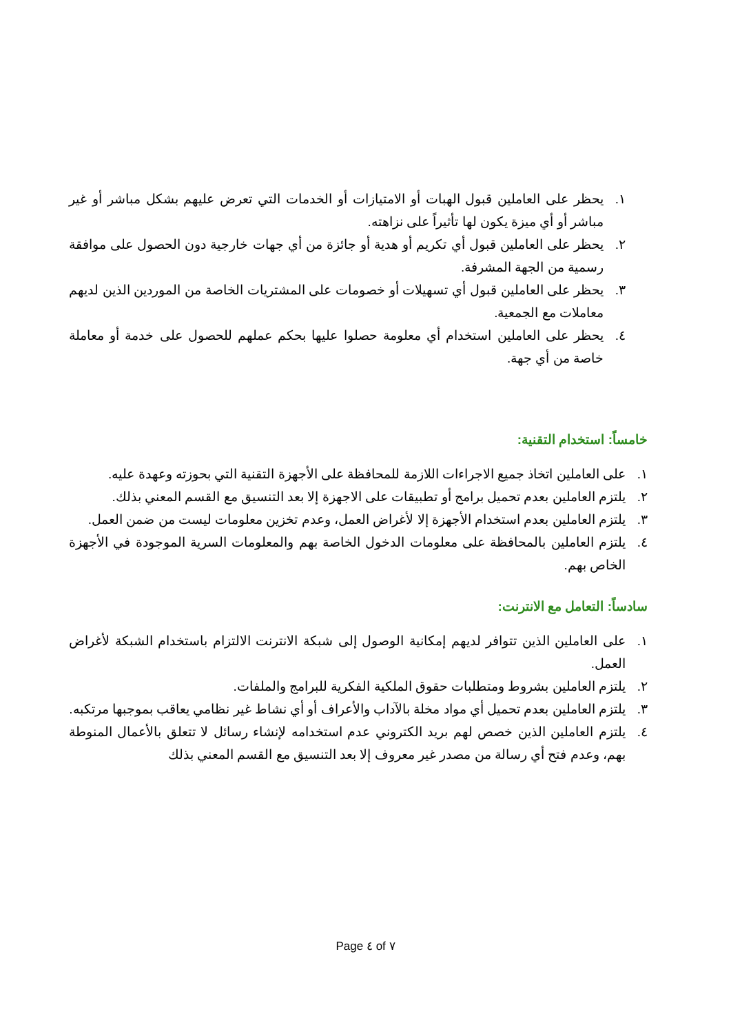١. يحظر على العاملين قبول الهبات أو الامتيازات أو الخدمات التي تعرض عليهم بشكل مباشر أو غير مباشر أو أي ميزة يكون لها تأثيراً على نزاهته.
٢. يحظر على العاملين قبول أي تكريم أو هدية أو جائزة من أي جهات خارجية دون الحصول على موافقة رسمية من الجهة المشرفة.
٣. يحظر على العاملين قبول أي تسهيلات أو خصومات على المشتريات الخاصة من الموردين الذين لديهم معاملات مع الجمعية.
٤. يحظر على العاملين استخدام أي معلومة حصلوا عليها بحكم عملهم للحصول على خدمة أو معاملة خاصة من أي جهة.
خامساً: استخدام التقنية:
١. على العاملين اتخاذ جميع الاجراءات اللازمة للمحافظة على الأجهزة التقنية التي بحوزته وعهدة عليه.
٢. يلتزم العاملين بعدم تحميل برامج أو تطبيقات على الاجهزة إلا بعد التنسيق مع القسم المعني بذلك.
٣. يلتزم العاملين بعدم استخدام الأجهزة إلا لأغراض العمل، وعدم تخزين معلومات ليست من ضمن العمل.
٤. يلتزم العاملين بالمحافظة على معلومات الدخول الخاصة بهم والمعلومات السرية الموجودة في الأجهزة الخاص بهم.
سادساً: التعامل مع الانترنت:
١. على العاملين الذين تتوافر لديهم إمكانية الوصول إلى شبكة الانترنت الالتزام باستخدام الشبكة لأغراض العمل.
٢. يلتزم العاملين بشروط ومتطلبات حقوق الملكية الفكرية للبرامج والملفات.
٣. يلتزم العاملين بعدم تحميل أي مواد مخلة بالآداب والأعراف أو أي نشاط غير نظامي يعاقب بموجبها مرتكبه.
٤. يلتزم العاملين الذين خصص لهم بريد الكتروني عدم استخدامه لإنشاء رسائل لا تتعلق بالأعمال المنوطة بهم، وعدم فتح أي رسالة من مصدر غير معروف إلا بعد التنسيق مع القسم المعني بذلك
Page ٤ of ٧